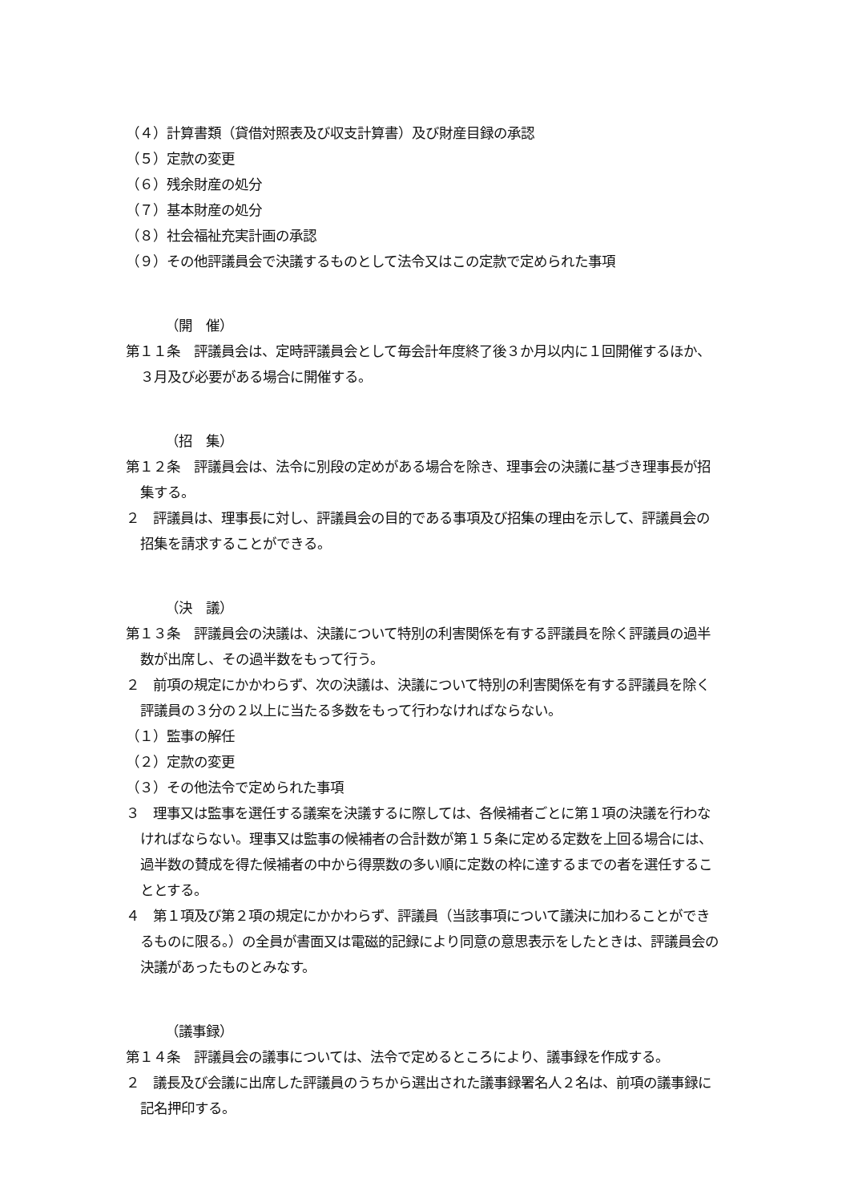（４）計算書類（貸借対照表及び収支計算書）及び財産目録の承認
（５）定款の変更
（６）残余財産の処分
（７）基本財産の処分
（８）社会福祉充実計画の承認
（９）その他評議員会で決議するものとして法令又はこの定款で定められた事項
（開　催）
第１１条　評議員会は、定時評議員会として毎会計年度終了後３か月以内に１回開催するほか、３月及び必要がある場合に開催する。
（招　集）
第１２条　評議員会は、法令に別段の定めがある場合を除き、理事会の決議に基づき理事長が招集する。
２　評議員は、理事長に対し、評議員会の目的である事項及び招集の理由を示して、評議員会の招集を請求することができる。
（決　議）
第１３条　評議員会の決議は、決議について特別の利害関係を有する評議員を除く評議員の過半数が出席し、その過半数をもって行う。
２　前項の規定にかかわらず、次の決議は、決議について特別の利害関係を有する評議員を除く評議員の３分の２以上に当たる多数をもって行わなければならない。
（１）監事の解任
（２）定款の変更
（３）その他法令で定められた事項
３　理事又は監事を選任する議案を決議するに際しては、各候補者ごとに第１項の決議を行わなければならない。理事又は監事の候補者の合計数が第１５条に定める定数を上回る場合には、過半数の賛成を得た候補者の中から得票数の多い順に定数の枠に達するまでの者を選任することとする。
４　第１項及び第２項の規定にかかわらず、評議員（当該事項について議決に加わることができるものに限る。）の全員が書面又は電磁的記録により同意の意思表示をしたときは、評議員会の決議があったものとみなす。
（議事録）
第１４条　評議員会の議事については、法令で定めるところにより、議事録を作成する。
２　議長及び会議に出席した評議員のうちから選出された議事録署名人２名は、前項の議事録に記名押印する。